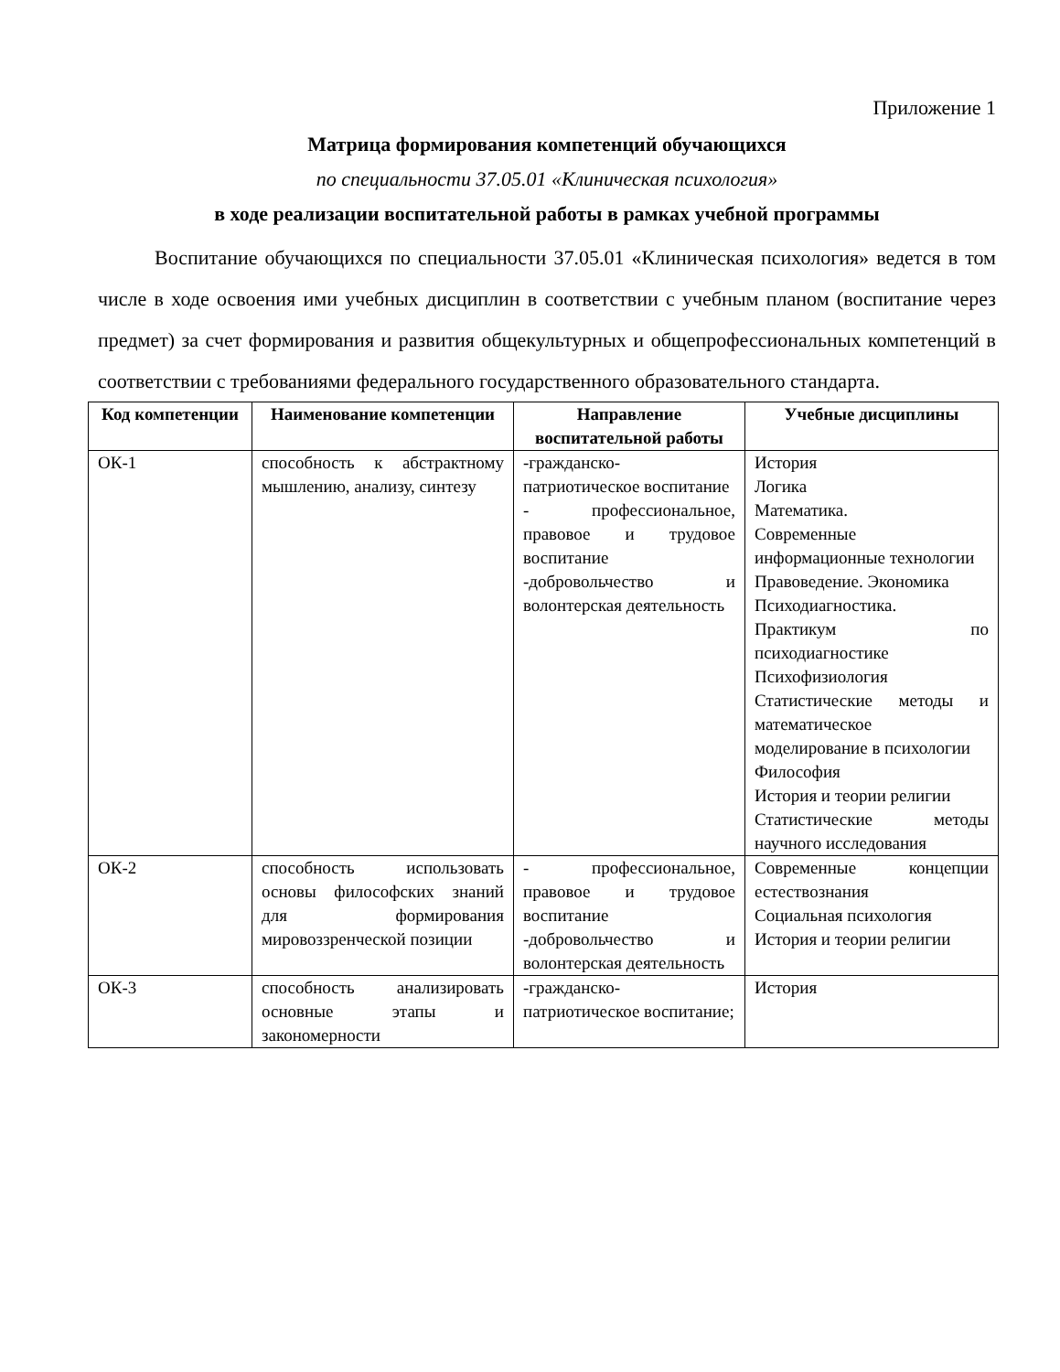Приложение 1
Матрица формирования компетенций обучающихся
по специальности 37.05.01 «Клиническая психология»
в ходе реализации воспитательной работы в рамках учебной программы
Воспитание обучающихся по специальности 37.05.01 «Клиническая психология» ведется в том числе в ходе освоения ими учебных дисциплин в соответствии с учебным планом (воспитание через предмет) за счет формирования и развития общекультурных и общепрофессиональных компетенций в соответствии с требованиями федерального государственного образовательного стандарта.
| Код компетенции | Наименование компетенции | Направление воспитательной работы | Учебные дисциплины |
| --- | --- | --- | --- |
| ОК-1 | способность к абстрактному мышлению, анализу, синтезу | -гражданско-патриотическое воспитание - профессиональное, правовое и трудовое воспитание -добровольчество и волонтерская деятельность | История Логика Математика. Современные информационные технологии Правоведение. Экономика Психодиагностика. Практикум по психодиагностике Психофизиология Статистические методы и математическое моделирование в психологии Философия История и теории религии Статистические методы научного исследования |
| ОК-2 | способность использовать основы философских знаний для формирования мировоззренческой позиции | - профессиональное, правовое и трудовое воспитание -добровольчество и волонтерская деятельность | Современные концепции естествознания Социальная психология История и теории религии |
| ОК-3 | способность анализировать основные этапы и закономерности | -гражданско-патриотическое воспитание; | История |